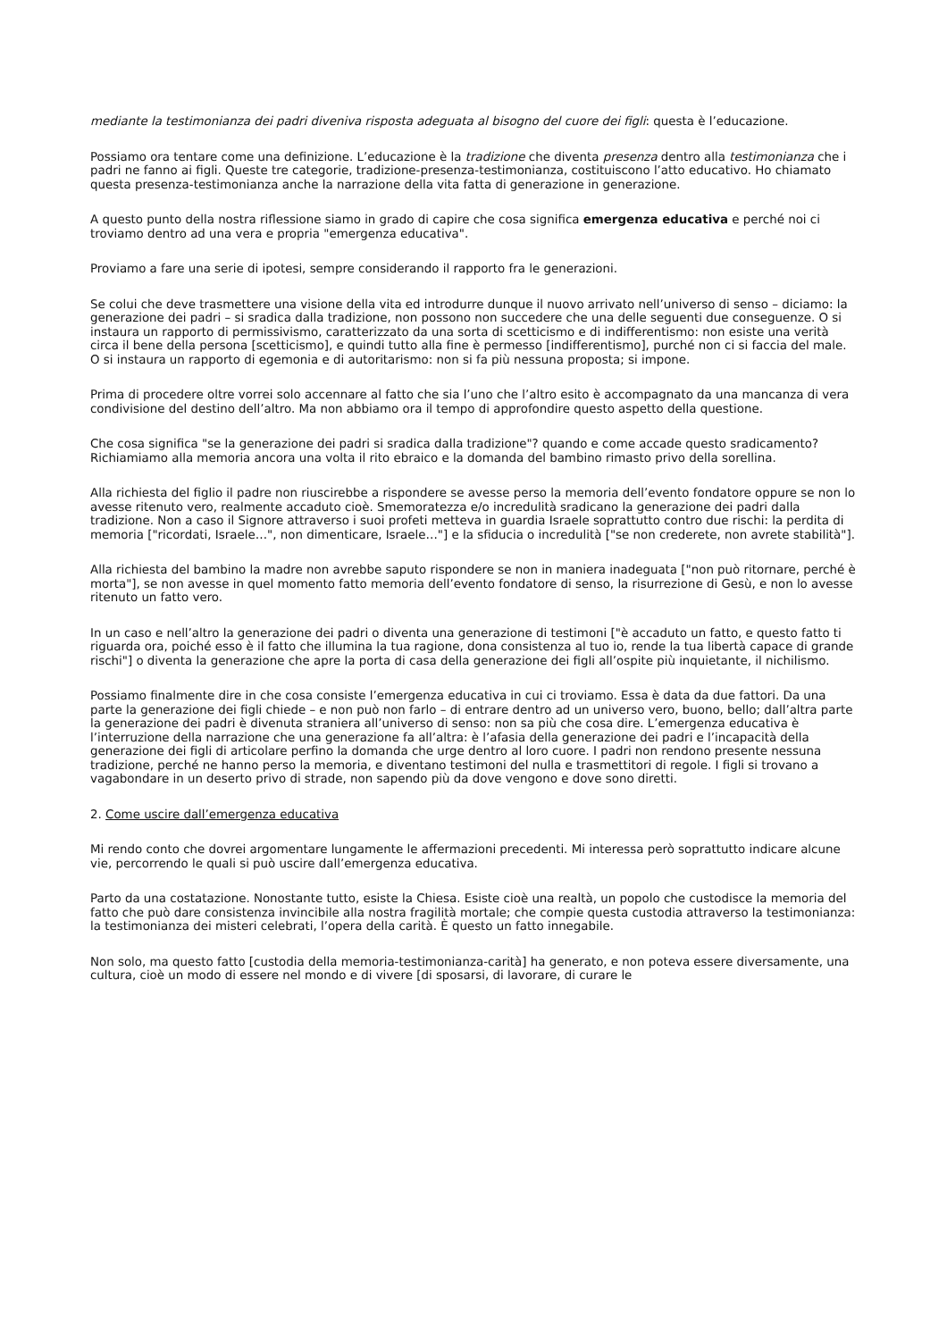mediante la testimonianza dei padri diveniva risposta adeguata al bisogno del cuore dei figli: questa è l’educazione.
Possiamo ora tentare come una definizione. L’educazione è la tradizione che diventa presenza dentro alla testimonianza che i padri ne fanno ai figli. Queste tre categorie, tradizione-presenza-testimonianza, costituiscono l’atto educativo. Ho chiamato questa presenza-testimonianza anche la narrazione della vita fatta di generazione in generazione.
A questo punto della nostra riflessione siamo in grado di capire che cosa significa emergenza educativa e perché noi ci troviamo dentro ad una vera e propria "emergenza educativa".
Proviamo a fare una serie di ipotesi, sempre considerando il rapporto fra le generazioni.
Se colui che deve trasmettere una visione della vita ed introdurre dunque il nuovo arrivato nell’universo di senso – diciamo: la generazione dei padri – si sradica dalla tradizione, non possono non succedere che una delle seguenti due conseguenze. O si instaura un rapporto di permissivismo, caratterizzato da una sorta di scetticismo e di indifferentismo: non esiste una verità circa il bene della persona [scetticismo], e quindi tutto alla fine è permesso [indifferentismo], purché non ci si faccia del male. O si instaura un rapporto di egemonia e di autoritarismo: non si fa più nessuna proposta; si impone.
Prima di procedere oltre vorrei solo accennare al fatto che sia l’uno che l’altro esito è accompagnato da una mancanza di vera condivisione del destino dell’altro. Ma non abbiamo ora il tempo di approfondire questo aspetto della questione.
Che cosa significa "se la generazione dei padri si sradica dalla tradizione"? quando e come accade questo sradicamento? Richiamiamo alla memoria ancora una volta il rito ebraico e la domanda del bambino rimasto privo della sorellina.
Alla richiesta del figlio il padre non riuscirebbe a rispondere se avesse perso la memoria dell’evento fondatore oppure se non lo avesse ritenuto vero, realmente accaduto cioè. Smemoratezza e/o incredulità sradicano la generazione dei padri dalla tradizione. Non a caso il Signore attraverso i suoi profeti metteva in guardia Israele soprattutto contro due rischi: la perdita di memoria ["ricordati, Israele…", non dimenticare, Israele…"] e la sfiducia o incredulità ["se non crederete, non avrete stabilità"].
Alla richiesta del bambino la madre non avrebbe saputo rispondere se non in maniera inadeguata ["non può ritornare, perché è morta"], se non avesse in quel momento fatto memoria dell’evento fondatore di senso, la risurrezione di Gesù, e non lo avesse ritenuto un fatto vero.
In un caso e nell’altro la generazione dei padri o diventa una generazione di testimoni ["è accaduto un fatto, e questo fatto ti riguarda ora, poiché esso è il fatto che illumina la tua ragione, dona consistenza al tuo io, rende la tua libertà capace di grande rischi"] o diventa la generazione che apre la porta di casa della generazione dei figli all’ospite più inquietante, il nichilismo.
Possiamo finalmente dire in che cosa consiste l’emergenza educativa in cui ci troviamo. Essa è data da due fattori. Da una parte la generazione dei figli chiede – e non può non farlo – di entrare dentro ad un universo vero, buono, bello; dall’altra parte la generazione dei padri è divenuta straniera all’universo di senso: non sa più che cosa dire. L’emergenza educativa è l’interruzione della narrazione che una generazione fa all’altra: è l’afasia della generazione dei padri e l’incapacità della generazione dei figli di articolare perfino la domanda che urge dentro al loro cuore. I padri non rendono presente nessuna tradizione, perché ne hanno perso la memoria, e diventano testimoni del nulla e trasmettitori di regole. I figli si trovano a vagabondare in un deserto privo di strade, non sapendo più da dove vengono e dove sono diretti.
2. Come uscire dall’emergenza educativa
Mi rendo conto che dovrei argomentare lungamente le affermazioni precedenti. Mi interessa però soprattutto indicare alcune vie, percorrendo le quali si può uscire dall’emergenza educativa.
Parto da una costatazione. Nonostante tutto, esiste la Chiesa. Esiste cioè una realtà, un popolo che custodisce la memoria del fatto che può dare consistenza invincibile alla nostra fragilità mortale; che compie questa custodia attraverso la testimonianza: la testimonianza dei misteri celebrati, l’opera della carità. È questo un fatto innegabile.
Non solo, ma questo fatto [custodia della memoria-testimonianza-carità] ha generato, e non poteva essere diversamente, una cultura, cioè un modo di essere nel mondo e di vivere [di sposarsi, di lavorare, di curare le